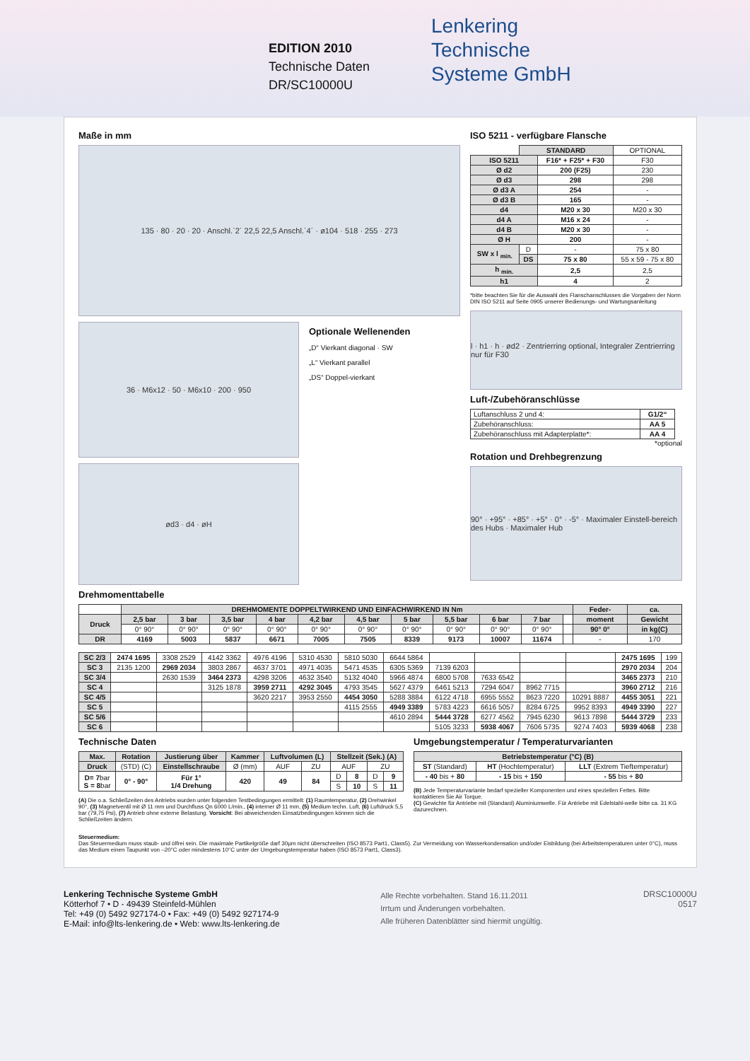EDITION 2010
Technische Daten
DR/SC10000U
Lenkering
Technische
Systeme GmbH
Maße in mm
135 · 80 · 20 · 20 · Anschl.`2´ 22,5 22,5 Anschl.`4´ · ø104 · 518 · 255 · 273
36 · M6x12 · 50 · M6x10 · 200 · 950
Optionale Wellenenden
„D“ Vierkant diagonal · SW
„L“ Vierkant parallel
„DS“ Doppel-vierkant
ød3 · d4 · øH
ISO 5211 - verfügbare Flansche
| | STANDARD | | OPTIONAL |
| ISO 5211 | | F16* + F25* + F30 | F30 |
| Ø d2 | | 200 (F25) | 230 |
| Ø d3 | | 298 | 298 |
| Ø d3 A | | 254 | - |
| Ø d3 B | | 165 | - |
| d4 | | M20 x 30 | M20 x 30 |
| d4 A | | M16 x 24 | - |
| d4 B | | M20 x 30 | - |
| Ø H | | 200 | - |
| SW x l <sub>min.</sub> | D | - | 75 x 80 |
| | DS | 75 x 80 | 55 x 59 - 75 x 80 |
| h <sub>min.</sub> | | 2,5 | 2,5 |
| h1 | | 4 | 2 |
*bitte beachten Sie für die Auswahl des Flanschanschlusses die Vorgaben der Norm DIN ISO 5211 auf Seite 0905 unserer Bedienungs- und Wartungsanleitung
l · h1 · h · ød2 · Zentrierring optional, Integraler Zentrierring nur für F30
Luft-/Zubehöranschlüsse
| Luftanschluss 2 und 4: | G1/2“ |
| Zubehöranschluss: | AA 5 |
| Zubehöranschluss mit Adapterplatte*: | AA 4 |
*optional
Rotation und Drehbegrenzung
90° · +95° · +85° · +5° · 0° · -5° · Maximaler Einstell-bereich des Hubs · Maximaler Hub
Drehmomenttabelle
| | DREHMOMENTE DOPPELTWIRKEND UND EINFACHWIRKEND IN Nm | | | | | | | | | | | Feder- | ca. |
| Druck | 2,5 bar | 3 bar | 3,5 bar | 4 bar | 4,2 bar | 4,5 bar | 5 bar | 5,5 bar | 6 bar | 7 bar | | moment | Gewicht |
| | 0° 90° | 0° 90° | 0° 90° | 0° 90° | 0° 90° | 0° 90° | 0° 90° | 0° 90° | 0° 90° | 0° 90° | | 90° 0° | in kg(C) |
| DR | 4169 | 5003 | 5837 | 6671 | 7005 | 7505 | 8339 | 9173 | 10007 | 11674 | | - | 170 |
| SC 2/3 | 2474 1695 | 3308 2529 | 4142 3362 | 4976 4196 | 5310 4530 | 5810 5030 | 6644 5864 | | | | | 2475 1695 | 199 |
| SC 3 | 2135 1200 | 2969 2034 | 3803 2867 | 4637 3701 | 4971 4035 | 5471 4535 | 6305 5369 | 7139 6203 | | | | 2970 2034 | 204 |
| SC 3/4 | | 2630 1539 | 3464 2373 | 4298 3206 | 4632 3540 | 5132 4040 | 5966 4874 | 6800 5708 | 7633 6542 | | | 3465 2373 | 210 |
| SC 4 | | | 3125 1878 | 3959 2711 | 4292 3045 | 4793 3545 | 5627 4379 | 6461 5213 | 7294 6047 | 8962 7715 | | 3960 2712 | 216 |
| SC 4/5 | | | | 3620 2217 | 3953 2550 | 4454 3050 | 5288 3884 | 6122 4718 | 6955 5552 | 8623 7220 | 10291 8887 | 4455 3051 | 221 |
| SC 5 | | | | | | 4115 2555 | 4949 3389 | 5783 4223 | 6616 5057 | 8284 6725 | 9952 8393 | 4949 3390 | 227 |
| SC 5/6 | | | | | | | 4610 2894 | 5444 3728 | 6277 4562 | 7945 6230 | 9613 7898 | 5444 3729 | 233 |
| SC 6 | | | | | | | | 5105 3233 | 5938 4067 | 7606 5735 | 9274 7403 | 5939 4068 | 238 |
Technische Daten
| Max. | Rotation | Justierung über | Kammer | Luftvolumen (L) | | Stellzeit (Sek.) (A) | | | |
| --- | --- | --- | --- | --- | --- | --- | --- | --- | --- |
| Druck | (STD) (C) | Einstellschraube | Ø (mm) | AUF | ZU | AUF | | ZU | |
| D= 7 bar S = 8 bar | 0° - 90° | Für 1° 1/4 Drehung | 420 | 49 | 84 | D | 8 | D | 9 |
| | | | | | | S | 10 | S | 11 |
(A) Die o.a. Schließzeiten des Antriebs wurden unter folgenden Testbedingungen ermittelt: (1) Raumtemperatur, (2) Drehwinkel 90°, (3) Magnetventil mit Ø 11 mm und Durchfluss Qn 6000 L/min., (4) interner Ø 11 mm, (5) Medium techn. Luft, (6) Luftdruck 5,5 bar (79,75 Psi), (7) Antrieb ohne externe Belastung. Vorsicht: Bei abweichenden Einsatzbedingungen können sich die Schließzeiten ändern.
Umgebungstemperatur / Temperaturvarianten
| Betriebstemperatur (°C) (B) | | |
| --- | --- | --- |
| ST (Standard) | HT (Hochtemperatur) | LLT (Extrem Tieftemperatur) |
| - 40 bis + 80 | - 15 bis + 150 | - 55 bis + 80 |
(B) Jede Temperaturvariante bedarf spezieller Komponenten und eines speziellen Fettes. Bitte kontaktieren Sie Air Torque.
(C) Gewichte für Antriebe mit (Standard) Aluminiumwelle. Für Antriebe mit Edelstahl-welle bitte ca. 31 KG dazurechnen.
Steuermedium:
Das Steuermedium muss staub- und ölfrei sein. Die maximale Partikelgröße darf 30µm nicht überschreiten (ISO 8573 Part1, Class5). Zur Vermeidung von Wasserkondensation und/oder Eisbildung (bei Arbeitstemperaturen unter 0°C), muss das Medium einen Taupunkt von –20°C oder mindestens 10°C unter der Umgebungstemperatur haben (ISO 8573 Part1, Class3).
Lenkering Technische Systeme GmbH
Kötterhof 7 • D - 49439 Steinfeld-Mühlen
Tel: +49 (0) 5492 927174-0 • Fax: +49 (0) 5492 927174-9
E-Mail: info@lts-lenkering.de • Web: www.lts-lenkering.de
Alle Rechte vorbehalten. Stand 16.11.2011
Irrtum und Änderungen vorbehalten.
Alle früheren Datenblätter sind hiermit ungültig.
DRSC10000U
0517